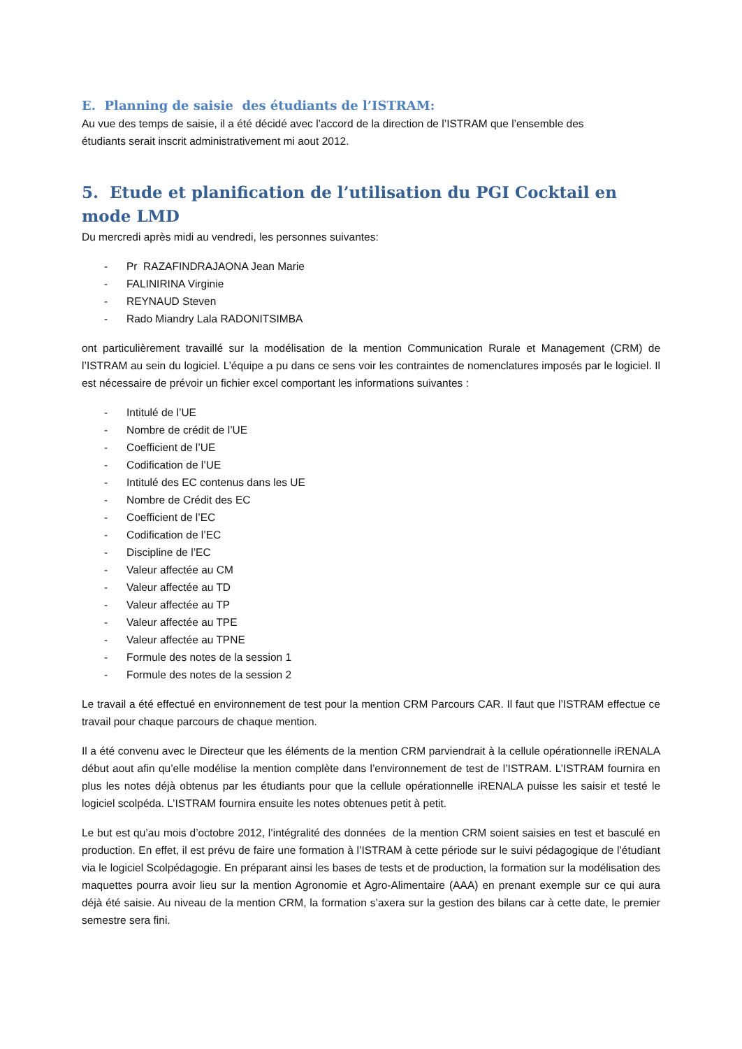E. Planning de saisie des étudiants de l’ISTRAM:
Au vue des temps de saisie, il a été décidé avec l’accord de la direction de l’ISTRAM que l’ensemble des
étudiants serait inscrit administrativement mi aout 2012.
5. Etude et planification de l’utilisation du PGI Cocktail en mode LMD
Du mercredi après midi au vendredi, les personnes suivantes:
- Pr RAZAFINDRAJAONA Jean Marie
- FALINIRINA Virginie
- REYNAUD Steven
- Rado Miandry Lala RADONITSIMBA
ont particulièrement travaillé sur la modélisation de la mention Communication Rurale et Management (CRM) de l’ISTRAM au sein du logiciel. L’équipe a pu dans ce sens voir les contraintes de nomenclatures imposés par le logiciel. Il est nécessaire de prévoir un fichier excel comportant les informations suivantes :
- Intitulé de l’UE
- Nombre de crédit de l’UE
- Coefficient de l’UE
- Codification de l’UE
- Intitulé des EC contenus dans les UE
- Nombre de Crédit des EC
- Coefficient de l’EC
- Codification de l’EC
- Discipline de l’EC
- Valeur affectée au CM
- Valeur affectée au TD
- Valeur affectée au TP
- Valeur affectée au TPE
- Valeur affectée au TPNE
- Formule des notes de la session 1
- Formule des notes de la session 2
Le travail a été effectué en environnement de test pour la mention CRM Parcours CAR. Il faut que l’ISTRAM effectue ce travail pour chaque parcours de chaque mention.
Il a été convenu avec le Directeur que les éléments de la mention CRM parviendrait à la cellule opérationnelle iRENALA début aout afin qu’elle modélise la mention complète dans l’environnement de test de l’ISTRAM. L’ISTRAM fournira en plus les notes déjà obtenus par les étudiants pour que la cellule opérationnelle iRENALA puisse les saisir et testé le logiciel scolpéda. L’ISTRAM fournira ensuite les notes obtenues petit à petit.
Le but est qu’au mois d’octobre 2012, l’intégralité des données de la mention CRM soient saisies en test et basculé en production. En effet, il est prévu de faire une formation à l’ISTRAM à cette période sur le suivi pédagogique de l’étudiant via le logiciel Scolpédagogie. En préparant ainsi les bases de tests et de production, la formation sur la modélisation des maquettes pourra avoir lieu sur la mention Agronomie et Agro-Alimentaire (AAA) en prenant exemple sur ce qui aura déjà été saisie. Au niveau de la mention CRM, la formation s’axera sur la gestion des bilans car à cette date, le premier semestre sera fini.